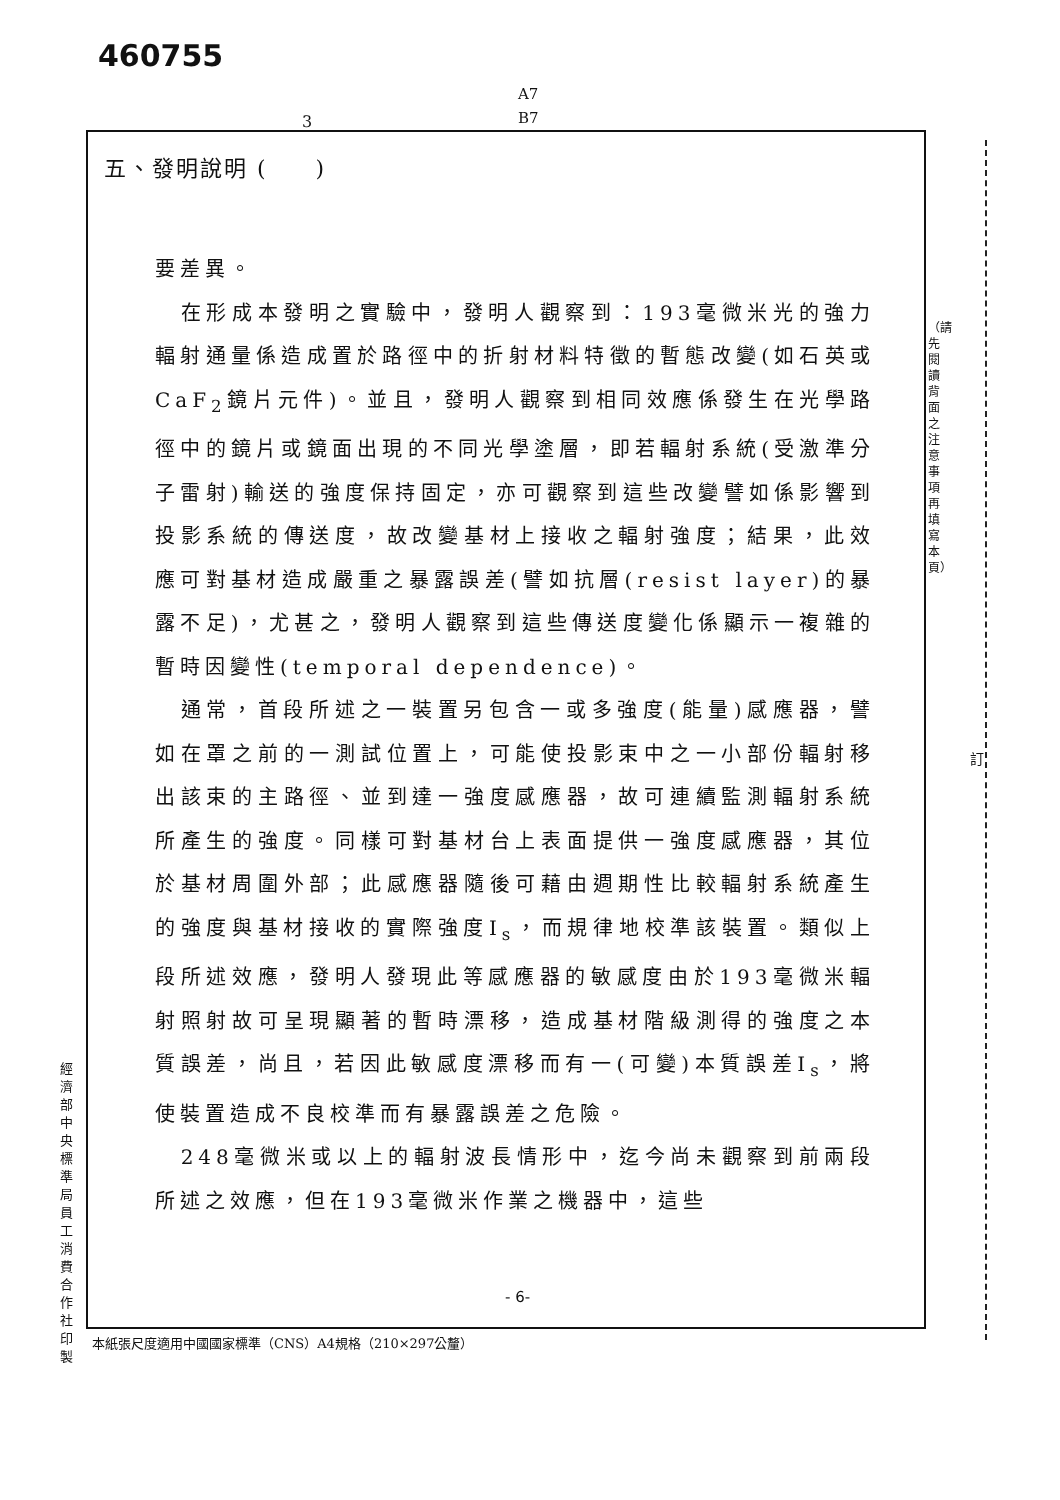460755
A7
B7
3
五、發明說明 (　　)
要差異。
　在形成本發明之實驗中，發明人觀察到：193毫微米光的強力輻射通量係造成置於路徑中的折射材料特徵的暫態改變(如石英或CaF<sub>2</sub>鏡片元件)。並且，發明人觀察到相同效應係發生在光學路徑中的鏡片或鏡面出現的不同光學塗層，即若輻射系統(受激準分子雷射)輸送的強度保持固定，亦可觀察到這些改變譬如係影響到投影系統的傳送度，故改變基材上接收之輻射強度；結果，此效應可對基材造成嚴重之暴露誤差(譬如抗層(resist layer)的暴露不足)，尤甚之，發明人觀察到這些傳送度變化係顯示一複雜的暫時因變性(temporal dependence)。
　通常，首段所述之一裝置另包含一或多強度(能量)感應器，譬如在罩之前的一測試位置上，可能使投影束中之一小部份輻射移出該束的主路徑、並到達一強度感應器，故可連續監測輻射系統所產生的強度。同樣可對基材台上表面提供一強度感應器，其位於基材周圍外部；此感應器隨後可藉由週期性比較輻射系統產生的強度與基材接收的實際強度I<sub>s</sub>，而規律地校準該裝置。類似上段所述效應，發明人發現此等感應器的敏感度由於193毫微米輻射照射故可呈現顯著的暫時漂移，造成基材階級測得的強度之本質誤差，尚且，若因此敏感度漂移而有一(可變)本質誤差I<sub>s</sub>，將使裝置造成不良校準而有暴露誤差之危險。
　248毫微米或以上的輻射波長情形中，迄今尚未觀察到前兩段所述之效應，但在193毫微米作業之機器中，這些
- 6-
本紙張尺度適用中國國家標準（CNS）A4規格（210×297公釐）
經濟部中央標準局員工消費合作社印製
（請先閱讀背面之注意事項再填寫本頁）
訂